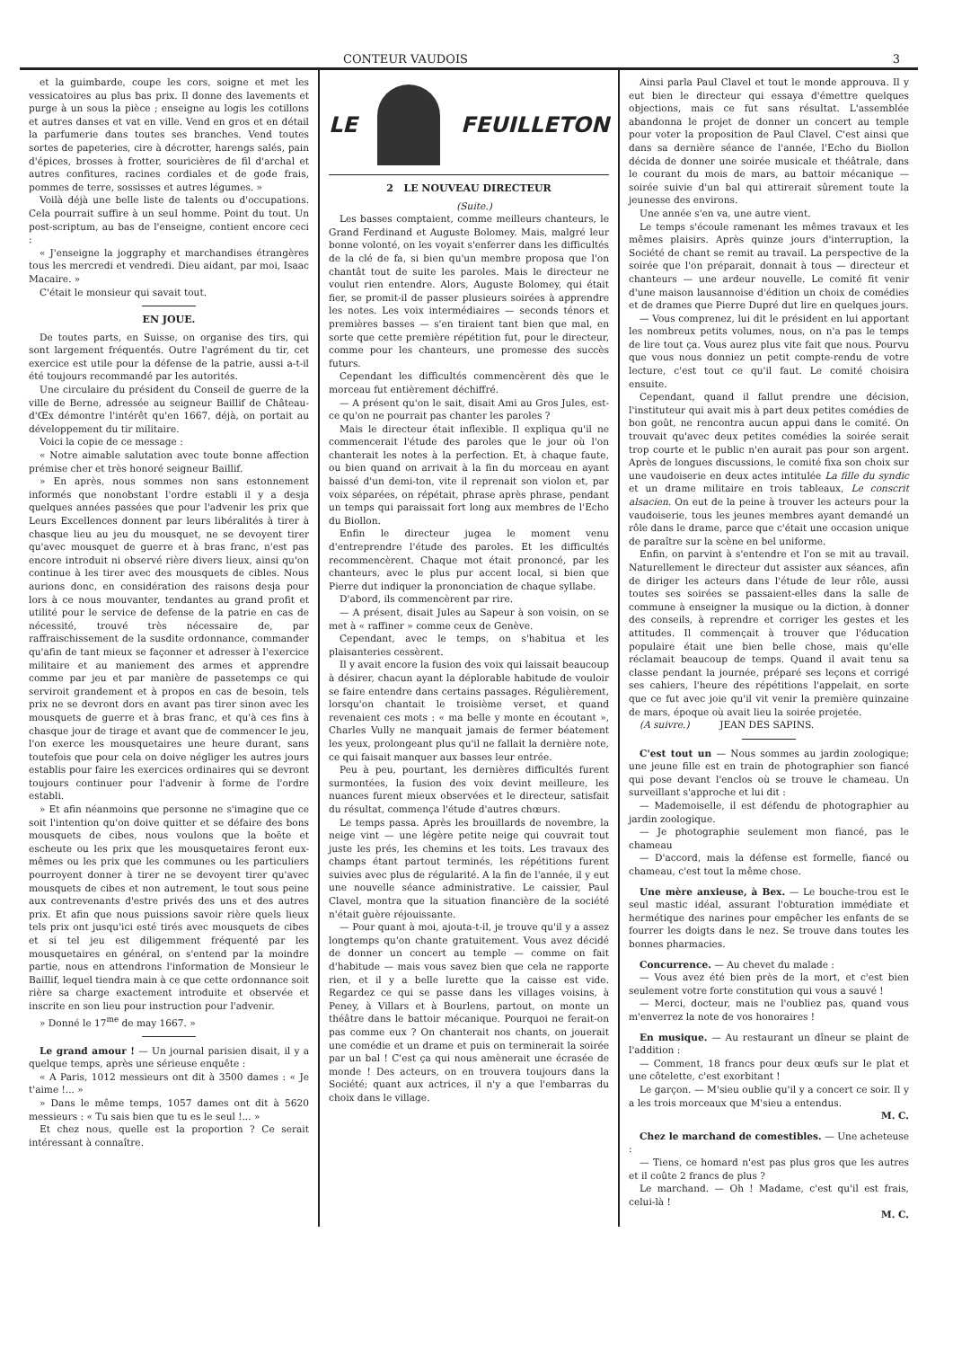CONTEUR VAUDOIS 3
et la guimbarde, coupe les cors, soigne et met les vessicatoires au plus bas prix. Il donne des lavements et purge à un sous la pièce ; enseigne au logis les cotillons et autres danses et vat en ville. Vend en gros et en détail la parfumerie dans toutes ses branches. Vend toutes sortes de papeteries, cire à décrotter, harengs salés, pain d'épices, brosses à frotter, souricières de fil d'archal et autres confitures, racines cordiales et de gode frais, pommes de terre, sossisses et autres légumes. »
Voilà déjà une belle liste de talents ou d'occupations. Cela pourrait suffire à un seul homme. Point du tout. Un post-scriptum, au bas de l'enseigne, contient encore ceci :
« J'enseigne la joggraphy et marchandises étrangères tous les mercredi et vendredi. Dieu aidant, par moi, Isaac Macaire. »
C'était le monsieur qui savait tout.
EN JOUE.
De toutes parts, en Suisse, on organise des tirs, qui sont largement fréquentés. Outre l'agrément du tir, cet exercice est utile pour la défense de la patrie, aussi a-t-il été toujours recommandé par les autorités.
Une circulaire du président du Conseil de guerre de la ville de Berne, adressée au seigneur Baillif de Château-d'Œx démontre l'intérêt qu'en 1667, déjà, on portait au développement du tir militaire.
Voici la copie de ce message :
« Notre aimable salutation avec toute bonne affection prémise cher et très honoré seigneur Baillif.
» En après, nous sommes non sans estonnement informés que nonobstant l'ordre establi il y a desja quelques années passées que pour l'advenir les prix que Leurs Excellences donnent par leurs libéralités à tirer à chasque lieu au jeu du mousquet, ne se devoyent tirer qu'avec mousquet de guerre et à bras franc, n'est pas encore introduit ni observé rière divers lieux, ainsi qu'on continue à les tirer avec des mousquets de cibles. Nous aurions donc, en considération des raisons desja pour lors à ce nous mouvanter, tendantes au grand profit et utilité pour le service de defense de la patrie en cas de nécessité, trouvé très nécessaire de, par raffraischissement de la susdite ordonnance, commander qu'afin de tant mieux se façonner et adresser à l'exercice militaire et au maniement des armes et apprendre comme par jeu et par manière de passetemps ce qui serviroit grandement et à propos en cas de besoin, tels prix ne se devront dors en avant pas tirer sinon avec les mousquets de guerre et à bras franc, et qu'à ces fins à chasque jour de tirage et avant que de commencer le jeu, l'on exerce les mousquetaires une heure durant, sans toutefois que pour cela on doive négliger les autres jours establis pour faire les exercices ordinaires qui se devront toujours continuer pour l'advenir à forme de l'ordre establi.
» Et afin néanmoins que personne ne s'imagine que ce soit l'intention qu'on doive quitter et se défaire des bons mousquets de cibes, nous voulons que la boëte et escheute ou les prix que les mousquetaires feront eux-mêmes ou les prix que les communes ou les particuliers pourroyent donner à tirer ne se devoyent tirer qu'avec mousquets de cibes et non autrement, le tout sous peine aux contrevenants d'estre privés des uns et des autres prix. Et afin que nous puissions savoir rière quels lieux tels prix ont jusqu'ici esté tirés avec mousquets de cibes et si tel jeu est diligemment fréquenté par les mousquetaires en général, on s'entend par la moindre partie, nous en attendrons l'information de Monsieur le Baillif, lequel tiendra main à ce que cette ordonnance soit rière sa charge exactement introduite et observée et inscrite en son lieu pour instruction pour l'advenir.
» Donné le 17<sup>me</sup> de may 1667. »
Le grand amour ! — Un journal parisien disait, il y a quelque temps, après une sérieuse enquête :
« A Paris, 1012 messieurs ont dit à 3500 dames : « Je t'aime !... »
» Dans le même temps, 1057 dames ont dit à 5620 messieurs : « Tu sais bien que tu es le seul !... »
Et chez nous, quelle est la proportion ? Ce serait intéressant à connaître.
LE FEUILLETON
2 LE NOUVEAU DIRECTEUR
(Suite.)
Les basses comptaient, comme meilleurs chanteurs, le Grand Ferdinand et Auguste Bolomey. Mais, malgré leur bonne volonté, on les voyait s'enferrer dans les difficultés de la clé de fa, si bien qu'un membre proposa que l'on chantât tout de suite les paroles. Mais le directeur ne voulut rien entendre. Alors, Auguste Bolomey, qui était fier, se promit-il de passer plusieurs soirées à apprendre les notes. Les voix intermédiaires — seconds ténors et premières basses — s'en tiraient tant bien que mal, en sorte que cette première répétition fut, pour le directeur, comme pour les chanteurs, une promesse des succès futurs.
Cependant les difficultés commencèrent dès que le morceau fut entièrement déchiffré.
— A présent qu'on le sait, disait Ami au Gros Jules, est-ce qu'on ne pourrait pas chanter les paroles ?
Mais le directeur était inflexible. Il expliqua qu'il ne commencerait l'étude des paroles que le jour où l'on chanterait les notes à la perfection. Et, à chaque faute, ou bien quand on arrivait à la fin du morceau en ayant baissé d'un demi-ton, vite il reprenait son violon et, par voix séparées, on répétait, phrase après phrase, pendant un temps qui paraissait fort long aux membres de l'Echo du Biollon.
Enfin le directeur jugea le moment venu d'entreprendre l'étude des paroles. Et les difficultés recommencèrent. Chaque mot était prononcé, par les chanteurs, avec le plus pur accent local, si bien que Pierre dut indiquer la prononciation de chaque syllabe.
D'abord, ils commencèrent par rire.
— A présent, disait Jules au Sapeur à son voisin, on se met à « raffiner » comme ceux de Genève.
Cependant, avec le temps, on s'habitua et les plaisanteries cessèrent.
Il y avait encore la fusion des voix qui laissait beaucoup à désirer, chacun ayant la déplorable habitude de vouloir se faire entendre dans certains passages. Régulièrement, lorsqu'on chantait le troisième verset, et quand revenaient ces mots : « ma belle y monte en écoutant », Charles Vully ne manquait jamais de fermer béatement les yeux, prolongeant plus qu'il ne fallait la dernière note, ce qui faisait manquer aux basses leur entrée.
Peu à peu, pourtant, les dernières difficultés furent surmontées, la fusion des voix devint meilleure, les nuances furent mieux observées et le directeur, satisfait du résultat, commença l'étude d'autres chœurs.
Le temps passa. Après les brouillards de novembre, la neige vint — une légère petite neige qui couvrait tout juste les prés, les chemins et les toits. Les travaux des champs étant partout terminés, les répétitions furent suivies avec plus de régularité. A la fin de l'année, il y eut une nouvelle séance administrative. Le caissier, Paul Clavel, montra que la situation financière de la société n'était guère réjouissante.
— Pour quant à moi, ajouta-t-il, je trouve qu'il y a assez longtemps qu'on chante gratuitement. Vous avez décidé de donner un concert au temple — comme on fait d'habitude — mais vous savez bien que cela ne rapporte rien, et il y a belle lurette que la caisse est vide. Regardez ce qui se passe dans les villages voisins, à Peney, à Villars et à Bourlens, partout, on monte un théâtre dans le battoir mécanique. Pourquoi ne ferait-on pas comme eux ? On chanterait nos chants, on jouerait une comédie et un drame et puis on terminerait la soirée par un bal ! C'est ça qui nous amènerait une écrasée de monde ! Des acteurs, on en trouvera toujours dans la Société; quant aux actrices, il n'y a que l'embarras du choix dans le village.
Ainsi parla Paul Clavel et tout le monde approuva. Il y eut bien le directeur qui essaya d'émettre quelques objections, mais ce fut sans résultat. L'assemblée abandonna le projet de donner un concert au temple pour voter la proposition de Paul Clavel. C'est ainsi que dans sa dernière séance de l'année, l'Echo du Biollon décida de donner une soirée musicale et théâtrale, dans le courant du mois de mars, au battoir mécanique — soirée suivie d'un bal qui attirerait sûrement toute la jeunesse des environs.
Une année s'en va, une autre vient.
Le temps s'écoule ramenant les mêmes travaux et les mêmes plaisirs. Après quinze jours d'interruption, la Société de chant se remit au travail. La perspective de la soirée que l'on préparait, donnait à tous — directeur et chanteurs — une ardeur nouvelle. Le comité fit venir d'une maison lausannoise d'édition un choix de comédies et de drames que Pierre Dupré dut lire en quelques jours.
— Vous comprenez, lui dit le président en lui apportant les nombreux petits volumes, nous, on n'a pas le temps de lire tout ça. Vous aurez plus vite fait que nous. Pourvu que vous nous donniez un petit compte-rendu de votre lecture, c'est tout ce qu'il faut. Le comité choisira ensuite.
Cependant, quand il fallut prendre une décision, l'instituteur qui avait mis à part deux petites comédies de bon goût, ne rencontra aucun appui dans le comité. On trouvait qu'avec deux petites comédies la soirée serait trop courte et le public n'en aurait pas pour son argent. Après de longues discussions, le comité fixa son choix sur une vaudoiserie en deux actes intitulée La fille du syndic et un drame militaire en trois tableaux, Le conscrit alsacien. On eut de la peine à trouver les acteurs pour la vaudoiserie, tous les jeunes membres ayant demandé un rôle dans le drame, parce que c'était une occasion unique de paraître sur la scène en bel uniforme.
Enfin, on parvint à s'entendre et l'on se mit au travail. Naturellement le directeur dut assister aux séances, afin de diriger les acteurs dans l'étude de leur rôle, aussi toutes ses soirées se passaient-elles dans la salle de commune à enseigner la musique ou la diction, à donner des conseils, à reprendre et corriger les gestes et les attitudes. Il commençait à trouver que l'éducation populaire était une bien belle chose, mais qu'elle réclamait beaucoup de temps. Quand il avait tenu sa classe pendant la journée, préparé ses leçons et corrigé ses cahiers, l'heure des répétitions l'appelait, en sorte que ce fut avec joie qu'il vit venir la première quinzaine de mars, époque où avait lieu la soirée projetée.
(A suivre.) JEAN DES SAPINS.
C'est tout un — Nous sommes au jardin zoologique; une jeune fille est en train de photographier son fiancé qui pose devant l'enclos où se trouve le chameau. Un surveillant s'approche et lui dit :
— Mademoiselle, il est défendu de photographier au jardin zoologique.
— Je photographie seulement mon fiancé, pas le chameau
— D'accord, mais la défense est formelle, fiancé ou chameau, c'est tout la même chose.
Une mère anxieuse, à Bex. — Le bouche-trou est le seul mastic idéal, assurant l'obturation immédiate et hermétique des narines pour empêcher les enfants de se fourrer les doigts dans le nez. Se trouve dans toutes les bonnes pharmacies.
Concurrence. — Au chevet du malade :
— Vous avez été bien près de la mort, et c'est bien seulement votre forte constitution qui vous a sauvé !
— Merci, docteur, mais ne l'oubliez pas, quand vous m'enverrez la note de vos honoraires !
En musique. — Au restaurant un dîneur se plaint de l'addition :
— Comment, 18 francs pour deux œufs sur le plat et une côtelette, c'est exorbitant !
Le garçon. — M'sieu oublie qu'il y a concert ce soir. Il y a les trois morceaux que M'sieu a entendus.
M. C.
Chez le marchand de comestibles. — Une acheteuse :
— Tiens, ce homard n'est pas plus gros que les autres et il coûte 2 francs de plus ?
Le marchand. — Oh ! Madame, c'est qu'il est frais, celui-là !
M. C.